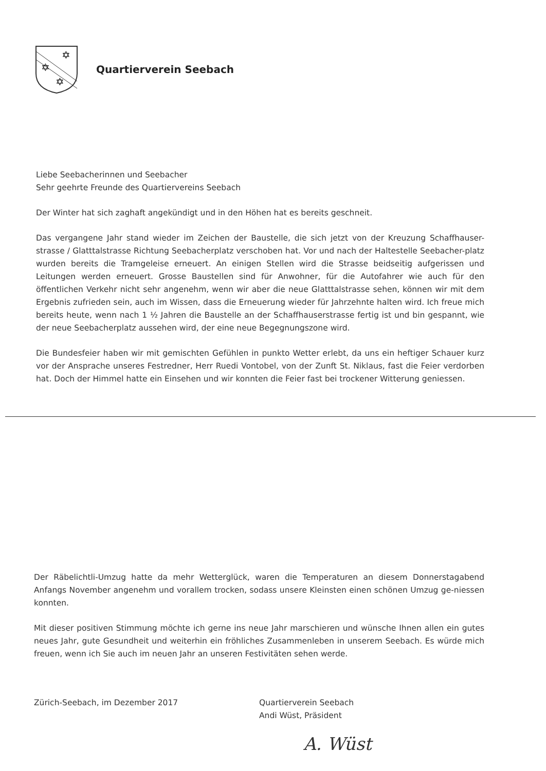✡
✡
✡
Quartierverein Seebach
Liebe Seebacherinnen und Seebacher
Sehr geehrte Freunde des Quartiervereins Seebach
Der Winter hat sich zaghaft angekündigt und in den Höhen hat es bereits geschneit.
Das vergangene Jahr stand wieder im Zeichen der Baustelle, die sich jetzt von der Kreuzung Schaffhauser-strasse / Glatttalstrasse Richtung Seebacherplatz verschoben hat. Vor und nach der Haltestelle Seebacher-platz wurden bereits die Tramgeleise erneuert. An einigen Stellen wird die Strasse beidseitig aufgerissen und Leitungen werden erneuert. Grosse Baustellen sind für Anwohner, für die Autofahrer wie auch für den öffentlichen Verkehr nicht sehr angenehm, wenn wir aber die neue Glatttalstrasse sehen, können wir mit dem Ergebnis zufrieden sein, auch im Wissen, dass die Erneuerung wieder für Jahrzehnte halten wird. Ich freue mich bereits heute, wenn nach 1 ½ Jahren die Baustelle an der Schaffhauserstrasse fertig ist und bin gespannt, wie der neue Seebacherplatz aussehen wird, der eine neue Begegnungszone wird.
Die Bundesfeier haben wir mit gemischten Gefühlen in punkto Wetter erlebt, da uns ein heftiger Schauer kurz vor der Ansprache unseres Festredner, Herr Ruedi Vontobel, von der Zunft St. Niklaus, fast die Feier verdorben hat. Doch der Himmel hatte ein Einsehen und wir konnten die Feier fast bei trockener Witterung geniessen.
Der Räbelichtli-Umzug hatte da mehr Wetterglück, waren die Temperaturen an diesem Donnerstagabend Anfangs November angenehm und vorallem trocken, sodass unsere Kleinsten einen schönen Umzug ge-niessen konnten.
Mit dieser positiven Stimmung möchte ich gerne ins neue Jahr marschieren und wünsche Ihnen allen ein gutes neues Jahr, gute Gesundheit und weiterhin ein fröhliches Zusammenleben in unserem Seebach. Es würde mich freuen, wenn ich Sie auch im neuen Jahr an unseren Festivitäten sehen werde.
Zürich-Seebach, im Dezember 2017 Quartierverein Seebach
Andi Wüst, Präsident
A. Wüst